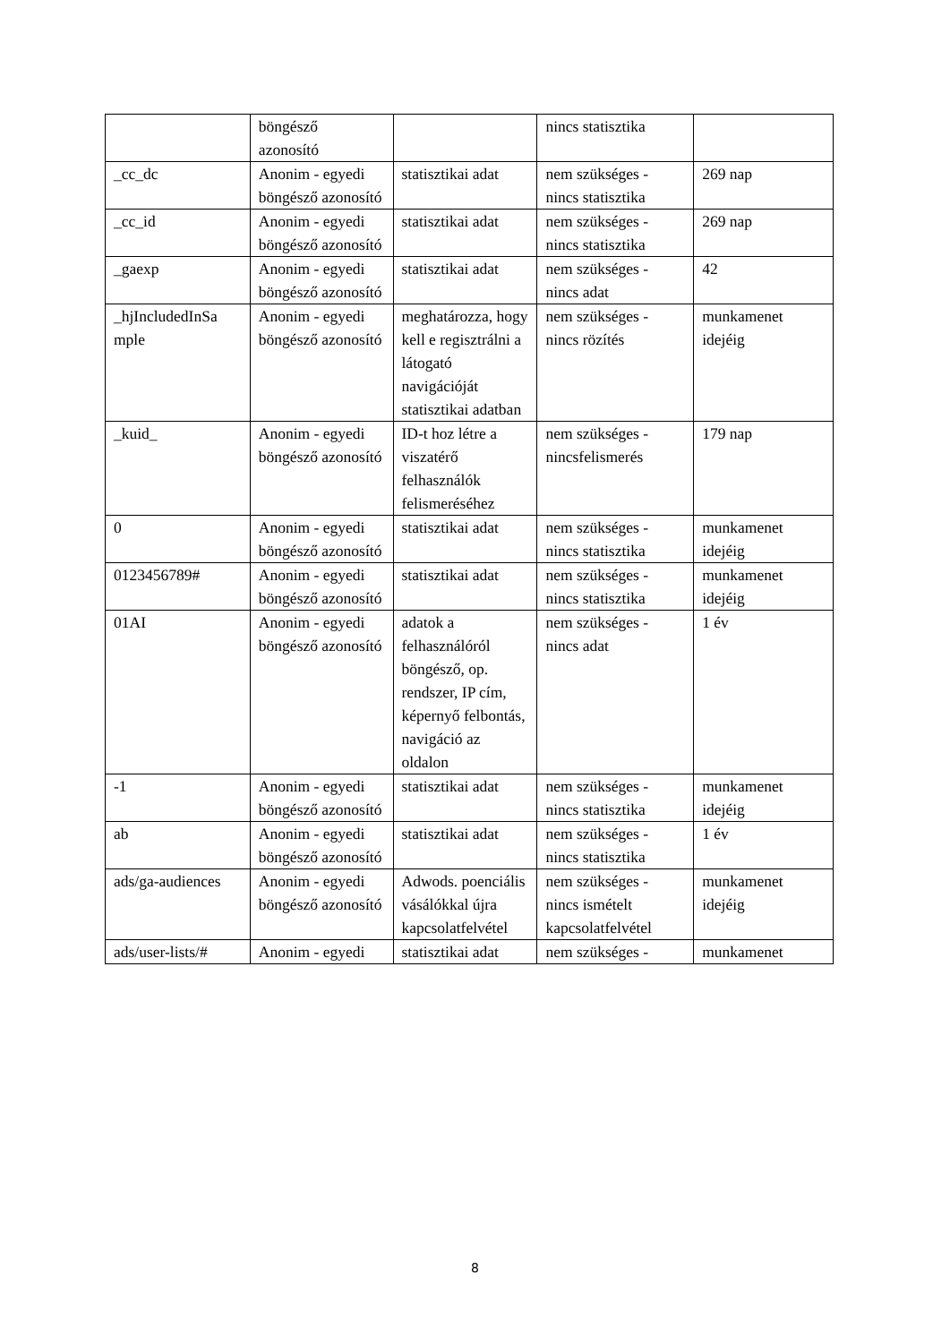| | böngésző azonosító | | nincs statisztika | |
| _cc_dc | Anonim - egyedi böngésző azonosító | statisztikai adat | nem szükséges - nincs statisztika | 269 nap |
| _cc_id | Anonim - egyedi böngésző azonosító | statisztikai adat | nem szükséges - nincs statisztika | 269 nap |
| _gaexp | Anonim - egyedi böngésző azonosító | statisztikai adat | nem szükséges - nincs adat | 42 |
| _hjIncludedInSa mple | Anonim - egyedi böngésző azonosító | meghatározza, hogy kell e regisztrálni a látogató navigációját statisztikai adatban | nem szükséges - nincs rözítés | munkamenet idejéig |
| _kuid_ | Anonim - egyedi böngésző azonosító | ID-t hoz létre a viszatérő felhasználók felismeréséhez | nem szükséges - nincsfelismerés | 179 nap |
| 0 | Anonim - egyedi böngésző azonosító | statisztikai adat | nem szükséges - nincs statisztika | munkamenet idejéig |
| 0123456789# | Anonim - egyedi böngésző azonosító | statisztikai adat | nem szükséges - nincs statisztika | munkamenet idejéig |
| 01AI | Anonim - egyedi böngésző azonosító | adatok a felhasználóról böngésző, op. rendszer, IP cím, képernyő felbontás, navigáció az oldalon | nem szükséges - nincs adat | 1 év |
| -1 | Anonim - egyedi böngésző azonosító | statisztikai adat | nem szükséges - nincs statisztika | munkamenet idejéig |
| ab | Anonim - egyedi böngésző azonosító | statisztikai adat | nem szükséges - nincs statisztika | 1 év |
| ads/ga-audiences | Anonim - egyedi böngésző azonosító | Adwods. poenciális vásálókkal újra kapcsolatfelvétel | nem szükséges - nincs ismételt kapcsolatfelvétel | munkamenet idejéig |
| ads/user-lists/# | Anonim - egyedi | statisztikai adat | nem szükséges - | munkamenet |
8